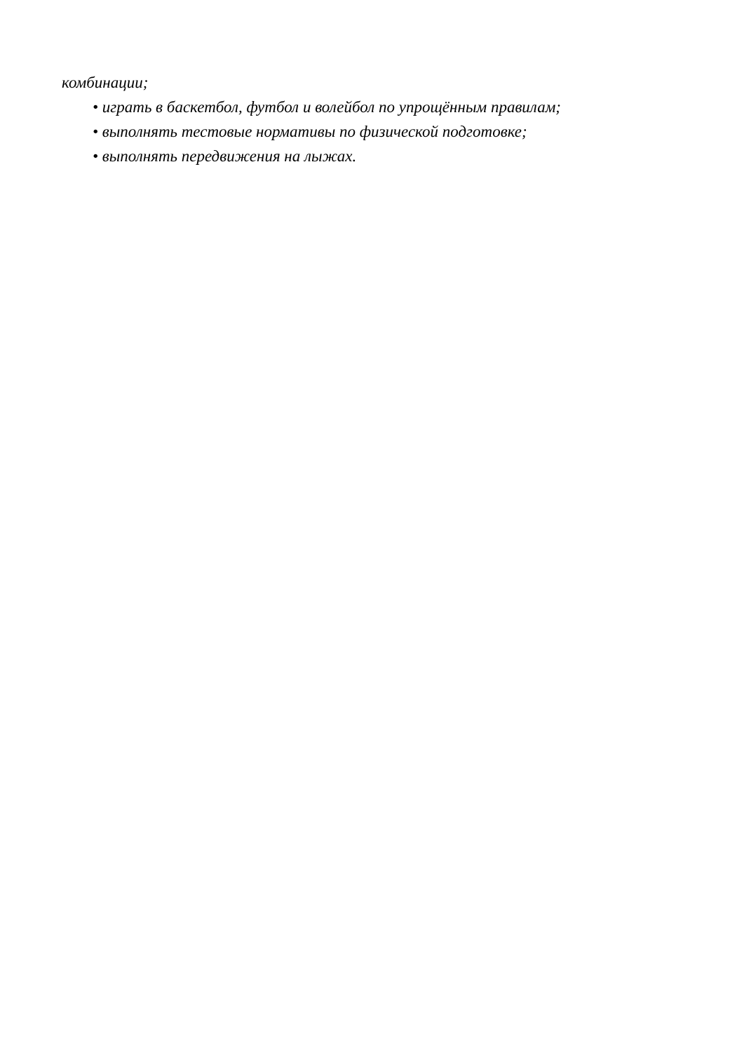комбинации;
• играть в баскетбол, футбол и волейбол по упрощённым правилам;
• выполнять тестовые нормативы по физической подготовке;
• выполнять передвижения на лыжах.